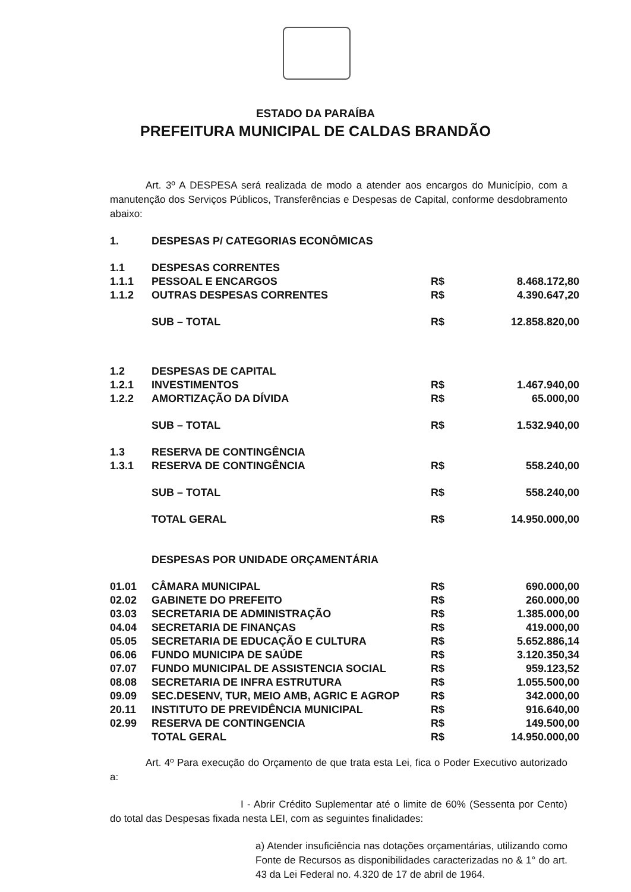ESTADO DA PARAÍBA
PREFEITURA MUNICIPAL DE CALDAS BRANDÃO
Art. 3º A DESPESA será realizada de modo a atender aos encargos do Município, com a manutenção dos Serviços Públicos, Transferências e Despesas de Capital, conforme desdobramento abaixo:
| 1. | DESPESAS P/ CATEGORIAS ECONÔMICAS | | |
| 1.1 | DESPESAS CORRENTES | | |
| 1.1.1 | PESSOAL E ENCARGOS | R$ | 8.468.172,80 |
| 1.1.2 | OUTRAS DESPESAS CORRENTES | R$ | 4.390.647,20 |
| | SUB – TOTAL | R$ | 12.858.820,00 |
| 1.2 | DESPESAS DE CAPITAL | | |
| 1.2.1 | INVESTIMENTOS | R$ | 1.467.940,00 |
| 1.2.2 | AMORTIZAÇÃO DA DÍVIDA | R$ | 65.000,00 |
| | SUB – TOTAL | R$ | 1.532.940,00 |
| 1.3 | RESERVA DE CONTINGÊNCIA | | |
| 1.3.1 | RESERVA DE CONTINGÊNCIA | R$ | 558.240,00 |
| | SUB – TOTAL | R$ | 558.240,00 |
| | TOTAL GERAL | R$ | 14.950.000,00 |
| | DESPESAS POR UNIDADE ORÇAMENTÁRIA | | |
| 01.01 | CÂMARA MUNICIPAL | R$ | 690.000,00 |
| 02.02 | GABINETE DO PREFEITO | R$ | 260.000,00 |
| 03.03 | SECRETARIA DE ADMINISTRAÇÃO | R$ | 1.385.000,00 |
| 04.04 | SECRETARIA DE FINANÇAS | R$ | 419.000,00 |
| 05.05 | SECRETARIA DE EDUCAÇÃO E CULTURA | R$ | 5.652.886,14 |
| 06.06 | FUNDO MUNICIPA DE SAÚDE | R$ | 3.120.350,34 |
| 07.07 | FUNDO MUNICIPAL DE ASSISTENCIA SOCIAL | R$ | 959.123,52 |
| 08.08 | SECRETARIA DE INFRA ESTRUTURA | R$ | 1.055.500,00 |
| 09.09 | SEC.DESENV, TUR, MEIO AMB, AGRIC E AGROP | R$ | 342.000,00 |
| 20.11 | INSTITUTO DE PREVIDÊNCIA MUNICIPAL | R$ | 916.640,00 |
| 02.99 | RESERVA DE CONTINGENCIA | R$ | 149.500,00 |
| | TOTAL GERAL | R$ | 14.950.000,00 |
Art. 4º Para execução do Orçamento de que trata esta Lei, fica o Poder Executivo autorizado a:
I - Abrir Crédito Suplementar até o limite de 60% (Sessenta por Cento) do total das Despesas fixada nesta LEI, com as seguintes finalidades:
a) Atender insuficiência nas dotações orçamentárias, utilizando como Fonte de Recursos as disponibilidades caracterizadas no & 1° do art. 43 da Lei Federal no. 4.320 de 17 de abril de 1964.